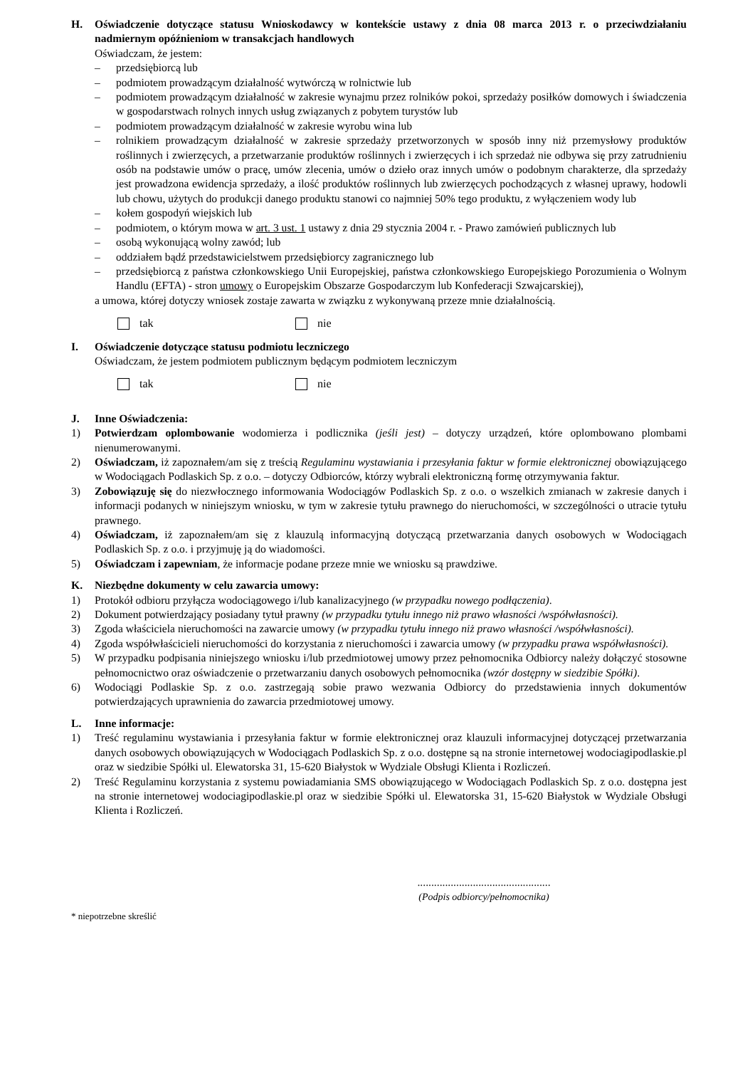H. Oświadczenie dotyczące statusu Wnioskodawcy w kontekście ustawy z dnia 08 marca 2013 r. o przeciwdziałaniu nadmiernym opóźnieniom w transakcjach handlowych
Oświadczam, że jestem:
– przedsiębiorcą lub
– podmiotem prowadzącym działalność wytwórczą w rolnictwie lub
– podmiotem prowadzącym działalność w zakresie wynajmu przez rolników pokoi, sprzedaży posiłków domowych i świadczenia w gospodarstwach rolnych innych usług związanych z pobytem turystów lub
– podmiotem prowadzącym działalność w zakresie wyrobu wina lub
– rolnikiem prowadzącym działalność w zakresie sprzedaży przetworzonych w sposób inny niż przemysłowy produktów roślinnych i zwierzęcych, a przetwarzanie produktów roślinnych i zwierzęcych i ich sprzedaż nie odbywa się przy zatrudnieniu osób na podstawie umów o pracę, umów zlecenia, umów o dzieło oraz innych umów o podobnym charakterze, dla sprzedaży jest prowadzona ewidencja sprzedaży, a ilość produktów roślinnych lub zwierzęcych pochodzących z własnej uprawy, hodowli lub chowu, użytych do produkcji danego produktu stanowi co najmniej 50% tego produktu, z wyłączeniem wody lub
– kołem gospodyń wiejskich lub
– podmiotem, o którym mowa w art. 3 ust. 1 ustawy z dnia 29 stycznia 2004 r. - Prawo zamówień publicznych lub
– osobą wykonującą wolny zawód; lub
– oddziałem bądź przedstawicielstwem przedsiębiorcy zagranicznego lub
– przedsiębiorcą z państwa członkowskiego Unii Europejskiej, państwa członkowskiego Europejskiego Porozumienia o Wolnym Handlu (EFTA) - stron umowy o Europejskim Obszarze Gospodarczym lub Konfederacji Szwajcarskiej),
a umowa, której dotyczy wniosek zostaje zawarta w związku z wykonywaną przeze mnie działalnością.
tak nie
I. Oświadczenie dotyczące statusu podmiotu leczniczego
Oświadczam, że jestem podmiotem publicznym będącym podmiotem leczniczym
tak nie
J. Inne Oświadczenia:
1) Potwierdzam oplombowanie wodomierza i podlicznika (jeśli jest) – dotyczy urządzeń, które oplombowano plombami nienumerowanymi.
2) Oświadczam, iż zapoznałem/am się z treścią Regulaminu wystawiania i przesyłania faktur w formie elektronicznej obowiązującego w Wodociągach Podlaskich Sp. z o.o. – dotyczy Odbiorców, którzy wybrali elektroniczną formę otrzymywania faktur.
3) Zobowiązuję się do niezwłocznego informowania Wodociągów Podlaskich Sp. z o.o. o wszelkich zmianach w zakresie danych i informacji podanych w niniejszym wniosku, w tym w zakresie tytułu prawnego do nieruchomości, w szczególności o utracie tytułu prawnego.
4) Oświadczam, iż zapoznałem/am się z klauzulą informacyjną dotyczącą przetwarzania danych osobowych w Wodociągach Podlaskich Sp. z o.o. i przyjmuję ją do wiadomości.
5) Oświadczam i zapewniam, że informacje podane przeze mnie we wniosku są prawdziwe.
K. Niezbędne dokumenty w celu zawarcia umowy:
1) Protokół odbioru przyłącza wodociągowego i/lub kanalizacyjnego (w przypadku nowego podłączenia).
2) Dokument potwierdzający posiadany tytuł prawny (w przypadku tytułu innego niż prawo własności /współwłasności).
3) Zgoda właściciela nieruchomości na zawarcie umowy (w przypadku tytułu innego niż prawo własności /współwłasności).
4) Zgoda współwłaścicieli nieruchomości do korzystania z nieruchomości i zawarcia umowy (w przypadku prawa współwłasności).
5) W przypadku podpisania niniejszego wniosku i/lub przedmiotowej umowy przez pełnomocnika Odbiorcy należy dołączyć stosowne pełnomocnictwo oraz oświadczenie o przetwarzaniu danych osobowych pełnomocnika (wzór dostępny w siedzibie Spółki).
6) Wodociągi Podlaskie Sp. z o.o. zastrzegają sobie prawo wezwania Odbiorcy do przedstawienia innych dokumentów potwierdzających uprawnienia do zawarcia przedmiotowej umowy.
L. Inne informacje:
1) Treść regulaminu wystawiania i przesyłania faktur w formie elektronicznej oraz klauzuli informacyjnej dotyczącej przetwarzania danych osobowych obowiązujących w Wodociągach Podlaskich Sp. z o.o. dostępne są na stronie internetowej wodociagipodlaskie.pl oraz w siedzibie Spółki ul. Elewatorska 31, 15-620 Białystok w Wydziale Obsługi Klienta i Rozliczeń.
2) Treść Regulaminu korzystania z systemu powiadamiania SMS obowiązującego w Wodociągach Podlaskich Sp. z o.o. dostępna jest na stronie internetowej wodociagipodlaskie.pl oraz w siedzibie Spółki ul. Elewatorska 31, 15-620 Białystok w Wydziale Obsługi Klienta i Rozliczeń.
................................................
(Podpis odbiorcy/pełnomocnika)
* niepotrzebne skreślić